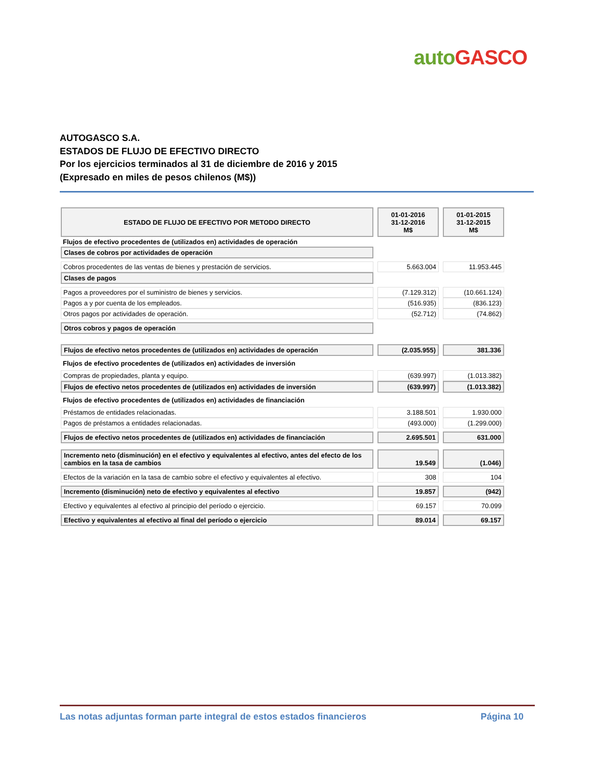auto GASCO
AUTOGASCO S.A.
ESTADOS DE FLUJO DE EFECTIVO DIRECTO
Por los ejercicios terminados al 31 de diciembre de 2016 y 2015
(Expresado en miles de pesos chilenos (M$))
| ESTADO DE FLUJO DE EFECTIVO POR METODO DIRECTO | | 01-01-2016 31-12-2016 M$ | | 01-01-2015 31-12-2015 M$ |
| Flujos de efectivo procedentes de (utilizados en) actividades de operación | | | | |
| Clases de cobros por actividades de operación | | | | |
| Cobros procedentes de las ventas de bienes y prestación de servicios. | | 5.663.004 | | 11.953.445 |
| Clases de pagos | | | | |
| Pagos a proveedores por el suministro de bienes y servicios. | | (7.129.312) | | (10.661.124) |
| Pagos a y por cuenta de los empleados. | | (516.935) | | (836.123) |
| Otros pagos por actividades de operación. | | (52.712) | | (74.862) |
| Otros cobros y pagos de operación | | | | |
| Flujos de efectivo netos procedentes de (utilizados en) actividades de operación | | (2.035.955) | | 381.336 |
| Flujos de efectivo procedentes de (utilizados en) actividades de inversión | | | | |
| Compras de propiedades, planta y equipo. | | (639.997) | | (1.013.382) |
| Flujos de efectivo netos procedentes de (utilizados en) actividades de inversión | | (639.997) | | (1.013.382) |
| Flujos de efectivo procedentes de (utilizados en) actividades de financiación | | | | |
| Préstamos de entidades relacionadas. | | 3.188.501 | | 1.930.000 |
| Pagos de préstamos a entidades relacionadas. | | (493.000) | | (1.299.000) |
| Flujos de efectivo netos procedentes de (utilizados en) actividades de financiación | | 2.695.501 | | 631.000 |
| Incremento neto (disminución) en el efectivo y equivalentes al efectivo, antes del efecto de los cambios en la tasa de cambios | | 19.549 | | (1.046) |
| Efectos de la variación en la tasa de cambio sobre el efectivo y equivalentes al efectivo. | | 308 | | 104 |
| Incremento (disminución) neto de efectivo y equivalentes al efectivo | | 19.857 | | (942) |
| Efectivo y equivalentes al efectivo al principio del período o ejercicio. | | 69.157 | | 70.099 |
| Efectivo y equivalentes al efectivo al final del período o ejercicio | | 89.014 | | 69.157 |
Las notas adjuntas forman parte integral de estos estados financieros Página 10